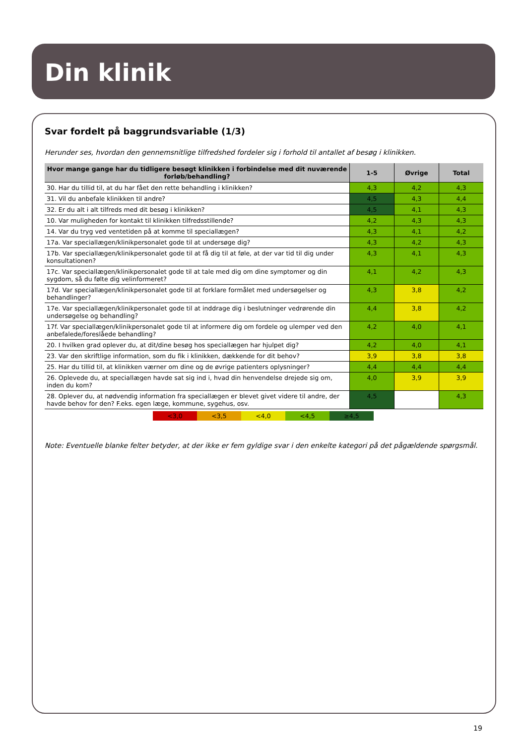Din klinik
Svar fordelt på baggrundsvariable (1/3)
Herunder ses, hvordan den gennemsnitlige tilfredshed fordeler sig i forhold til antallet af besøg i klinikken.
| Hvor mange gange har du tidligere besøgt klinikken i forbindelse med dit nuværende forløb/behandling? | 1-5 | Øvrige | Total |
| --- | --- | --- | --- |
| 30. Har du tillid til, at du har fået den rette behandling i klinikken? | 4,3 | 4,2 | 4,3 |
| 31. Vil du anbefale klinikken til andre? | 4,5 | 4,3 | 4,4 |
| 32. Er du alt i alt tilfreds med dit besøg i klinikken? | 4,5 | 4,1 | 4,3 |
| 10. Var muligheden for kontakt til klinikken tilfredsstillende? | 4,2 | 4,3 | 4,3 |
| 14. Var du tryg ved ventetiden på at komme til speciallægen? | 4,3 | 4,1 | 4,2 |
| 17a. Var speciallægen/klinikpersonalet gode til at undersøge dig? | 4,3 | 4,2 | 4,3 |
| 17b. Var speciallægen/klinikpersonalet gode til at få dig til at føle, at der var tid til dig under konsultationen? | 4,3 | 4,1 | 4,3 |
| 17c. Var speciallægen/klinikpersonalet gode til at tale med dig om dine symptomer og din sygdom, så du følte dig velinformeret? | 4,1 | 4,2 | 4,3 |
| 17d. Var speciallægen/klinikpersonalet gode til at forklare formålet med undersøgelser og behandlinger? | 4,3 | 3,8 | 4,2 |
| 17e. Var speciallægen/klinikpersonalet gode til at inddrage dig i beslutninger vedrørende din undersøgelse og behandling? | 4,4 | 3,8 | 4,2 |
| 17f. Var speciallægen/klinikpersonalet gode til at informere dig om fordele og ulemper ved den anbefalede/foreslåede behandling? | 4,2 | 4,0 | 4,1 |
| 20. I hvilken grad oplever du, at dit/dine besøg hos speciallægen har hjulpet dig? | 4,2 | 4,0 | 4,1 |
| 23. Var den skriftlige information, som du fik i klinikken, dækkende for dit behov? | 3,9 | 3,8 | 3,8 |
| 25. Har du tillid til, at klinikken værner om dine og de øvrige patienters oplysninger? | 4,4 | 4,4 | 4,4 |
| 26. Oplevede du, at speciallægen havde sat sig ind i, hvad din henvendelse drejede sig om, inden du kom? | 4,0 | 3,9 | 3,9 |
| 28. Oplever du, at nødvendig information fra speciallægen er blevet givet videre til andre, der havde behov for den? F.eks. egen læge, kommune, sygehus, osv. | 4,5 | | 4,3 |
<3,0 <3,5 <4,0 <4,5 ≥4,5
Note: Eventuelle blanke felter betyder, at der ikke er fem gyldige svar i den enkelte kategori på det pågældende spørgsmål.
19